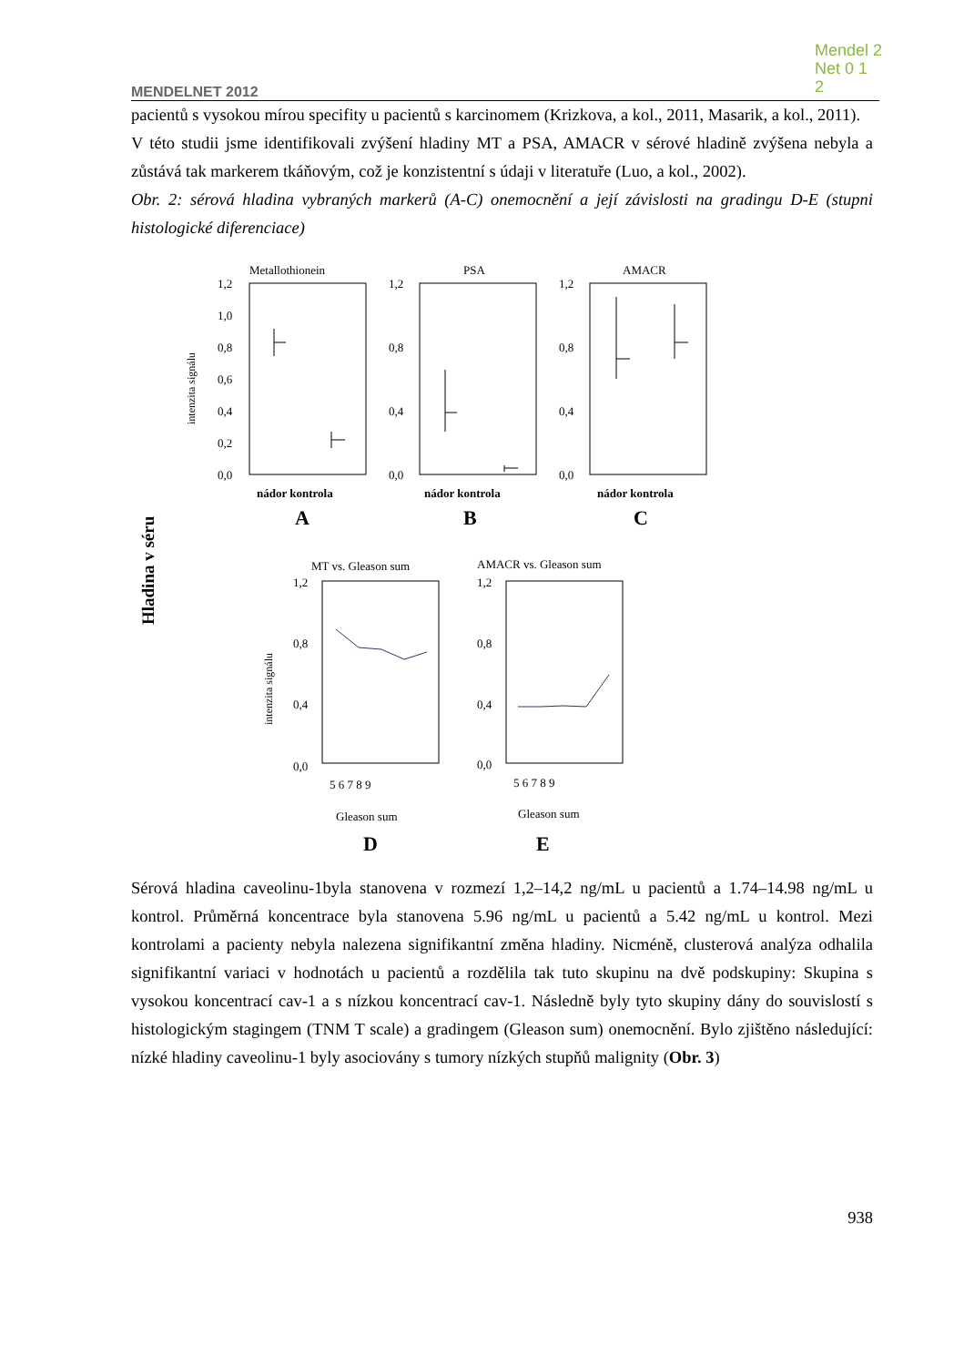Mendel 2
Net 0 1
2
MENDELNET 2012
pacientů s vysokou mírou specifity u pacientů s karcinomem (Krizkova, a kol., 2011, Masarik, a kol., 2011).
V této studii jsme identifikovali zvýšení hladiny MT a PSA, AMACR v sérové hladině zvýšena nebyla a zůstává tak markerem tkáňovým, což je konzistentní s údaji v literatuře (Luo, a kol., 2002).
Obr. 2: sérová hladina vybraných markerů (A-C) onemocnění a její závislosti na gradingu D-E (stupni histologické diferenciace)
Hladina v séru
Metallothionein
1,2
1,0
0,8
0,6
0,4
0,2
0,0
intenzita signálu
nádor kontrola
A
PSA
1,2
0,8
0,4
0,0
nádor kontrola
B
AMACR
1,2
0,8
0,4
0,0
nádor kontrola
C
MT vs. Gleason sum
1,2
0,8
0,4
0,0
intenzita signálu
5 6 7 8 9
Gleason sum
D
AMACR vs. Gleason sum
1,2
0,8
0,4
0,0
5 6 7 8 9
Gleason sum
E
Sérová hladina caveolinu-1byla stanovena v rozmezí 1,2–14,2 ng/mL u pacientů a 1.74–14.98 ng/mL u kontrol. Průměrná koncentrace byla stanovena 5.96 ng/mL u pacientů a 5.42 ng/mL u kontrol. Mezi kontrolami a pacienty nebyla nalezena signifikantní změna hladiny. Nicméně, clusterová analýza odhalila signifikantní variaci v hodnotách u pacientů a rozdělila tak tuto skupinu na dvě podskupiny: Skupina s vysokou koncentrací cav-1 a s nízkou koncentrací cav-1. Následně byly tyto skupiny dány do souvislostí s histologickým stagingem (TNM T scale) a gradingem (Gleason sum) onemocnění. Bylo zjištěno následující: nízké hladiny caveolinu-1 byly asociovány s tumory nízkých stupňů malignity (Obr. 3)
938